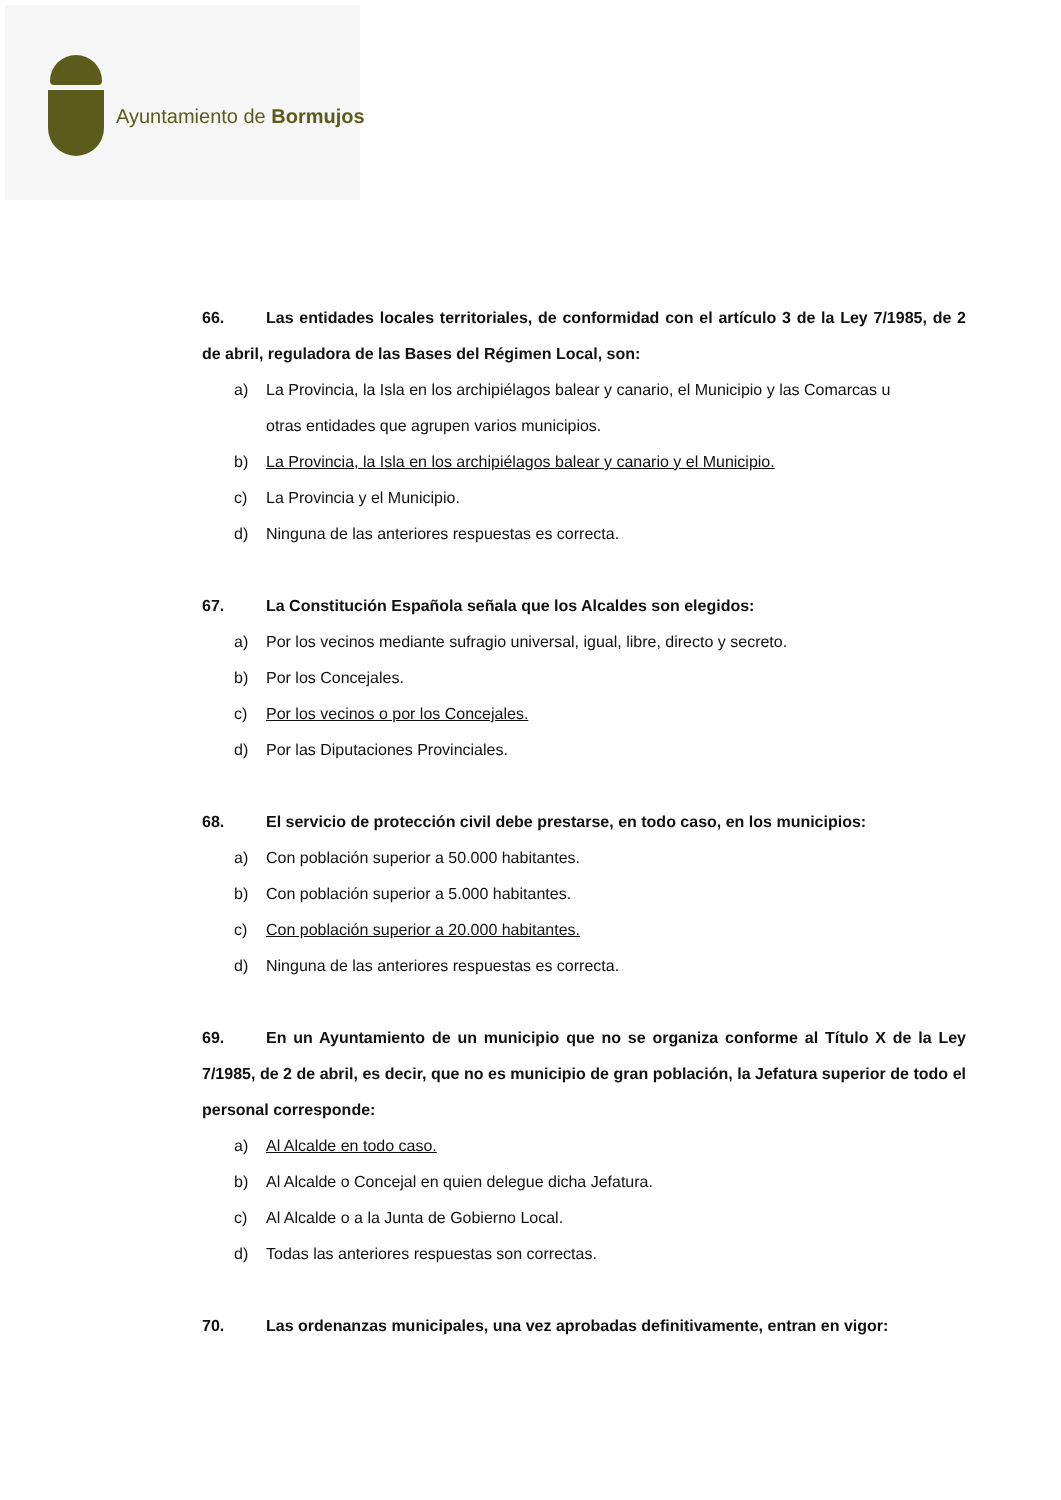Ayuntamiento de Bormujos
66. Las entidades locales territoriales, de conformidad con el artículo 3 de la Ley 7/1985, de 2 de abril, reguladora de las Bases del Régimen Local, son:
a) La Provincia, la Isla en los archipiélagos balear y canario, el Municipio y las Comarcas u
otras entidades que agrupen varios municipios.
b) La Provincia, la Isla en los archipiélagos balear y canario y el Municipio.
c) La Provincia y el Municipio.
d) Ninguna de las anteriores respuestas es correcta.
67. La Constitución Española señala que los Alcaldes son elegidos:
a) Por los vecinos mediante sufragio universal, igual, libre, directo y secreto.
b) Por los Concejales.
c) Por los vecinos o por los Concejales.
d) Por las Diputaciones Provinciales.
68. El servicio de protección civil debe prestarse, en todo caso, en los municipios:
a) Con población superior a 50.000 habitantes.
b) Con población superior a 5.000 habitantes.
c) Con población superior a 20.000 habitantes.
d) Ninguna de las anteriores respuestas es correcta.
69. En un Ayuntamiento de un municipio que no se organiza conforme al Título X de la Ley 7/1985, de 2 de abril, es decir, que no es municipio de gran población, la Jefatura superior de todo el personal corresponde:
a) Al Alcalde en todo caso.
b) Al Alcalde o Concejal en quien delegue dicha Jefatura.
c) Al Alcalde o a la Junta de Gobierno Local.
d) Todas las anteriores respuestas son correctas.
70. Las ordenanzas municipales, una vez aprobadas definitivamente, entran en vigor: